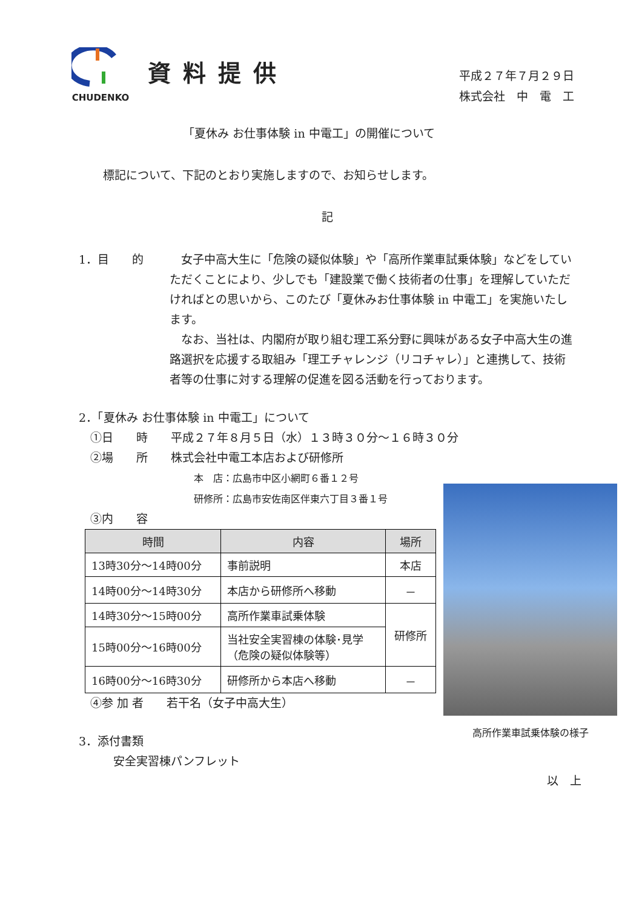CHUDENKO
資料提供
平成２７年７月２９日
株式会社　中　電　工
「夏休み お仕事体験 in 中電工」の開催について
標記について、下記のとおり実施しますので、お知らせします。
記
1．目　　的 　女子中高大生に「危険の疑似体験」や「高所作業車試乗体験」などをしていただくことにより、少しでも「建設業で働く技術者の仕事」を理解していただければとの思いから、このたび「夏休みお仕事体験 in 中電工」を実施いたします。
　なお、当社は、内閣府が取り組む理工系分野に興味がある女子中高大生の進路選択を応援する取組み「理工チャレンジ（リコチャレ）」と連携して、技術者等の仕事に対する理解の促進を図る活動を行っております。
2．「夏休み お仕事体験 in 中電工」について
　①日　　時　　平成２７年８月５日（水）１３時３０分～１６時３０分
　②場　　所　　株式会社中電工本店および研修所
本　店：広島市中区小網町６番１２号
研修所：広島市安佐南区伴東六丁目３番１号
　③内　　容
| 時間 | 内容 | 場所 |
| --- | --- | --- |
| 13時30分～14時00分 | 事前説明 | 本店 |
| 14時00分～14時30分 | 本店から研修所へ移動 | － |
| 14時30分～15時00分 | 高所作業車試乗体験 | 研修所 |
| 15時00分～16時00分 | 当社安全実習棟の体験･見学 （危険の疑似体験等） | |
| 16時00分～16時30分 | 研修所から本店へ移動 | － |
　④参 加 者　　若干名（女子中高大生）
3．添付書類
　　　安全実習棟パンフレット
以　上
高所作業車試乗体験の様子